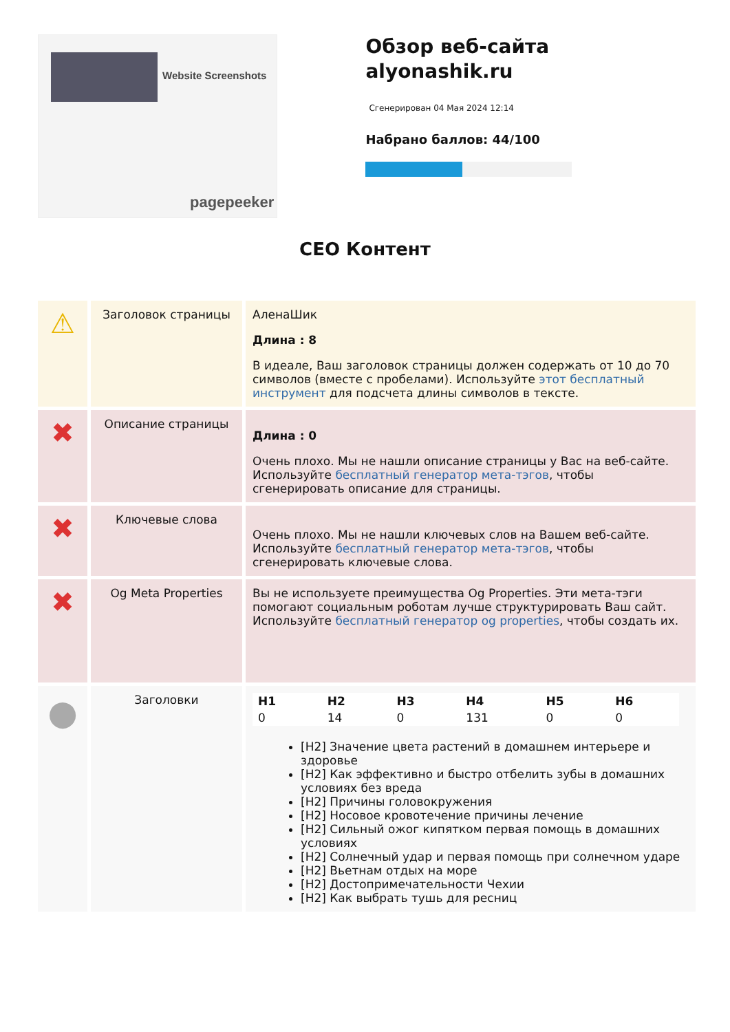Website Screenshots
pagepeeker
Обзор веб-сайта alyonashik.ru
Сгенерирован 04 Мая 2024 12:14
Набрано баллов: 44/100
СЕО Контент
| ⚠ | Заголовок страницы | АленаШик Длина : 8 В идеале, Ваш заголовок страницы должен содержать от 10 до 70 символов (вместе с пробелами). Используйте этот бесплатный инструмент для подсчета длины символов в тексте. |
| ✖ | Описание страницы | Длина : 0 Очень плохо. Мы не нашли описание страницы у Вас на веб-сайте. Используйте бесплатный генератор мета-тэгов , чтобы сгенерировать описание для страницы. |
| ✖ | Ключевые слова | Очень плохо. Мы не нашли ключевых слов на Вашем веб-сайте. Используйте бесплатный генератор мета-тэгов , чтобы сгенерировать ключевые слова. |
| ✖ | Og Meta Properties | Вы не используете преимущества Og Properties. Эти мета-тэги помогают социальным роботам лучше структурировать Ваш сайт. Используйте бесплатный генератор og properties , чтобы создать их. |
| ● | Заголовки | / H1 / H2 / H3 / H4 / H5 / H6 / / 0 / 14 / 0 / 131 / 0 / 0 / [H2] Значение цвета растений в домашнем интерьере и здоровье [H2] Как эффективно и быстро отбелить зубы в домашних условиях без вреда [H2] Причины головокружения [H2] Носовое кровотечение причины лечение [H2] Сильный ожог кипятком первая помощь в домашних условиях [H2] Солнечный удар и первая помощь при солнечном ударе [H2] Вьетнам отдых на море [H2] Достопримечательности Чехии [H2] Как выбрать тушь для ресниц |